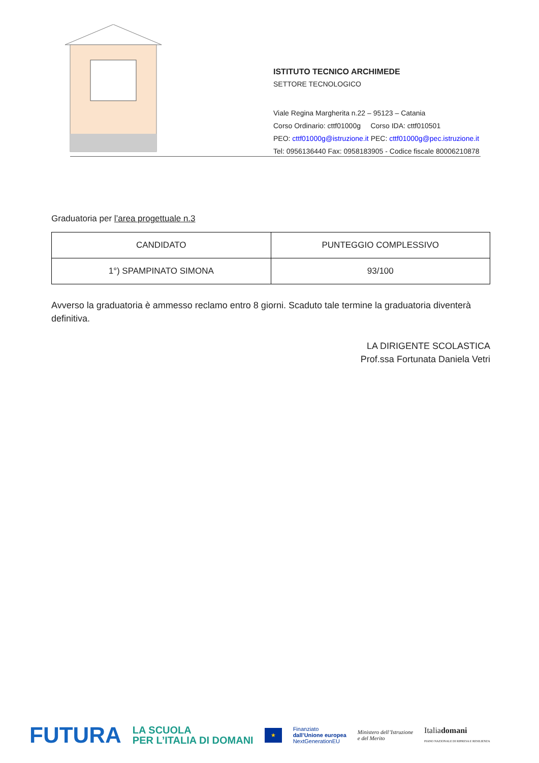ISTITUTO TECNICO ARCHIMEDE
SETTORE TECNOLOGICO
Viale Regina Margherita n.22 – 95123 – Catania
Corso Ordinario: cttf01000g Corso IDA: cttf010501
PEO: cttf01000g@istruzione.it PEC: cttf01000g@pec.istruzione.it
Tel: 0956136440 Fax: 0958183905 - Codice fiscale 80006210878
Graduatoria per l’area progettuale n.3
| CANDIDATO | PUNTEGGIO COMPLESSIVO |
| 1°) SPAMPINATO SIMONA | 93/100 |
Avverso la graduatoria è ammesso reclamo entro 8 giorni. Scaduto tale termine la graduatoria diventerà definitiva.
LA DIRIGENTE SCOLASTICA
Prof.ssa Fortunata Daniela Vetri
FUTURA LA SCUOLA
PER L’ITALIA DI DOMANI ★ Finanziato
dall’Unione europea
NextGenerationEU Ministero dell’Istruzione
e del Merito Italiadomani
PIANO NAZIONALE DI RIPRESA E RESILIENZA